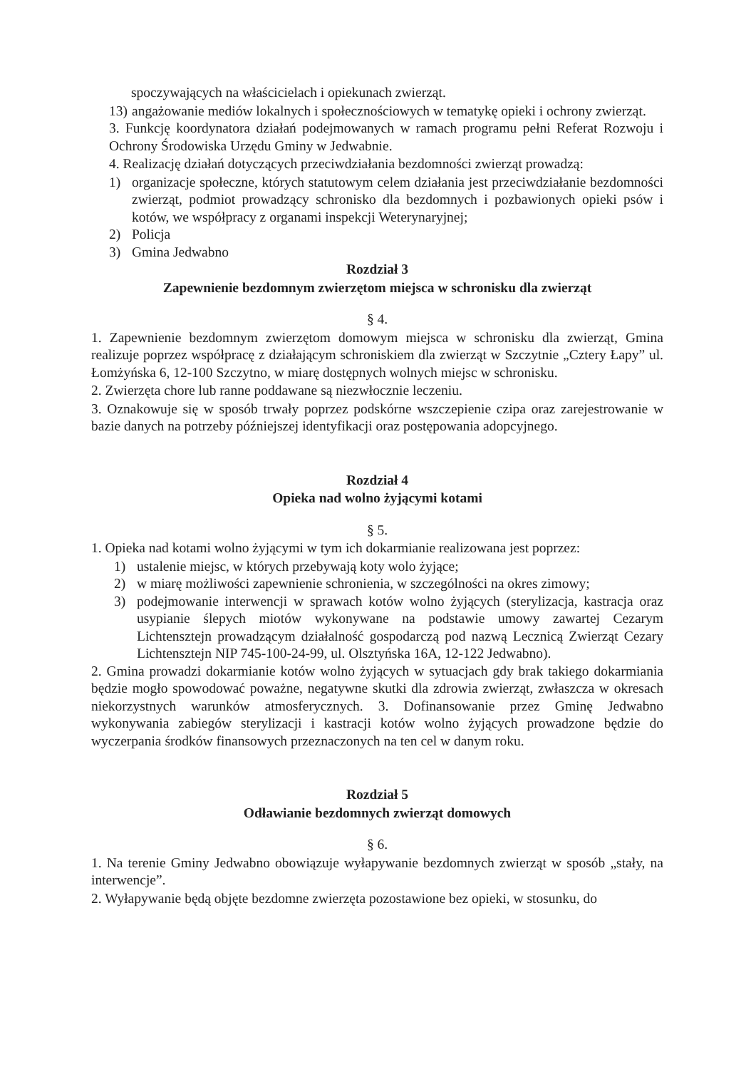spoczywających na właścicielach i opiekunach zwierząt.
13) angażowanie mediów lokalnych i społecznościowych w tematykę opieki i ochrony zwierząt.
3. Funkcję koordynatora działań podejmowanych w ramach programu pełni Referat Rozwoju i Ochrony Środowiska Urzędu Gminy w Jedwabnie.
4. Realizację działań dotyczących przeciwdziałania bezdomności zwierząt prowadzą:
1) organizacje społeczne, których statutowym celem działania jest przeciwdziałanie bezdomności zwierząt, podmiot prowadzący schronisko dla bezdomnych i pozbawionych opieki psów i kotów, we współpracy z organami inspekcji Weterynaryjnej;
2) Policja
3) Gmina Jedwabno
Rozdział 3
Zapewnienie bezdomnym zwierzętom miejsca w schronisku dla zwierząt
§ 4.
1. Zapewnienie bezdomnym zwierzętom domowym miejsca w schronisku dla zwierząt, Gmina realizuje poprzez współpracę z działającym schroniskiem dla zwierząt w Szczytnie „Cztery Łapy” ul. Łomżyńska 6, 12-100 Szczytno, w miarę dostępnych wolnych miejsc w schronisku.
2. Zwierzęta chore lub ranne poddawane są niezwłocznie leczeniu.
3. Oznakowuje się w sposób trwały poprzez podskórne wszczepienie czipa oraz zarejestrowanie w bazie danych na potrzeby późniejszej identyfikacji oraz postępowania adopcyjnego.
Rozdział 4
Opieka nad wolno żyjącymi kotami
§ 5.
1. Opieka nad kotami wolno żyjącymi w tym ich dokarmianie realizowana jest poprzez:
1) ustalenie miejsc, w których przebywają koty wolo żyjące;
2) w miarę możliwości zapewnienie schronienia, w szczególności na okres zimowy;
3) podejmowanie interwencji w sprawach kotów wolno żyjących (sterylizacja, kastracja oraz usypianie ślepych miotów wykonywane na podstawie umowy zawartej Cezarym Lichtensztejn prowadzącym działalność gospodarczą pod nazwą Lecznicą Zwierząt Cezary Lichtensztejn NIP 745-100-24-99, ul. Olsztyńska 16A, 12-122 Jedwabno).
2. Gmina prowadzi dokarmianie kotów wolno żyjących w sytuacjach gdy brak takiego dokarmiania będzie mogło spowodować poważne, negatywne skutki dla zdrowia zwierząt, zwłaszcza w okresach niekorzystnych warunków atmosferycznych. 3. Dofinansowanie przez Gminę Jedwabno wykonywania zabiegów sterylizacji i kastracji kotów wolno żyjących prowadzone będzie do wyczerpania środków finansowych przeznaczonych na ten cel w danym roku.
Rozdział 5
Odławianie bezdomnych zwierząt domowych
§ 6.
1. Na terenie Gminy Jedwabno obowiązuje wyłapywanie bezdomnych zwierząt w sposób „stały, na interwencje”.
2. Wyłapywanie będą objęte bezdomne zwierzęta pozostawione bez opieki, w stosunku, do